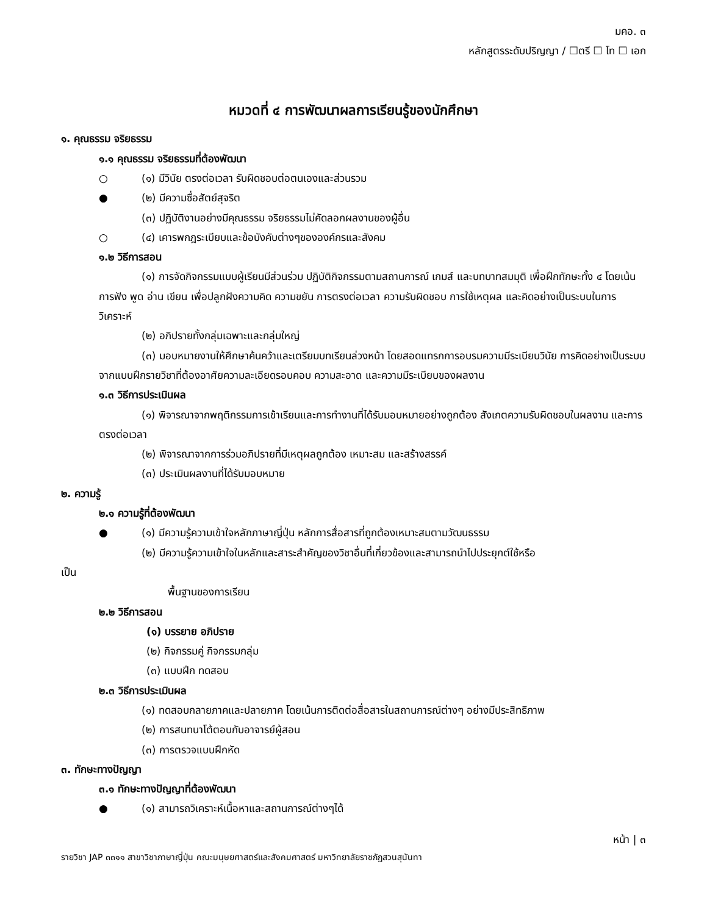มคอ. ๓
หลักสูตรระดับปริญญา / ☐ตรี ☐ โท ☐ เอก
หมวดที่ ๔ การพัฒนาผลการเรียนรู้ของนักศึกษา
๑. คุณธรรม จริยธรรม
๑.๑ คุณธรรม จริยธรรมที่ต้องพัฒนา
○ (๑) มีวินัย ตรงต่อเวลา รับผิดชอบต่อตนเองและส่วนรวม
● (๒) มีความซื่อสัตย์สุจริต
(๓) ปฏิบัติงานอย่างมีคุณธรรม จริยธรรมไม่คัดลอกผลงานของผู้อื่น
○ (๔) เคารพกฎระเบียบและข้อบังคับต่างๆขององค์กรและสังคม
๑.๒ วิธีการสอน
(๑) การจัดกิจกรรมแบบผู้เรียนมีส่วนร่วม ปฏิบัติกิจกรรมตามสถานการณ์ เกมส์ และบทบาทสมมุติ เพื่อฝึกทักษะทั้ง ๔ โดยเน้นการฟัง พูด อ่าน เขียน เพื่อปลูกฝังความคิด ความขยัน การตรงต่อเวลา ความรับผิดชอบ การใช้เหตุผล และคิดอย่างเป็นระบบในการวิเคราะห์
(๒) อภิปรายทั้งกลุ่มเฉพาะและกลุ่มใหญ่
(๓) มอบหมายงานให้ศึกษาค้นคว้าและเตรียมบทเรียนล่วงหน้า โดยสอดแทรกการอบรมความมีระเบียบวินัย การคิดอย่างเป็นระบบ จากแบบฝึกรายวิชาที่ต้องอาศัยความละเอียดรอบคอบ ความสะอาด และความมีระเบียบของผลงาน
๑.๓ วิธีการประเมินผล
(๑) พิจารณาจากพฤติกรรมการเข้าเรียนและการทำงานที่ได้รับมอบหมายอย่างถูกต้อง สังเกตความรับผิดชอบในผลงาน และการตรงต่อเวลา
(๒) พิจารณาจากการร่วมอภิปรายที่มีเหตุผลถูกต้อง เหมาะสม และสร้างสรรค์
(๓) ประเมินผลงานที่ได้รับมอบหมาย
๒. ความรู้
๒.๑ ความรู้ที่ต้องพัฒนา
● (๑) มีความรู้ความเข้าใจหลักภาษาญี่ปุ่น หลักการสื่อสารที่ถูกต้องเหมาะสมตามวัฒนธรรม
(๒) มีความรู้ความเข้าใจในหลักและสาระสำคัญของวิชาอื่นที่เกี่ยวข้องและสามารถนำไปประยุกต์ใช้หรือ
เป็น
พื้นฐานของการเรียน
๒.๒ วิธีการสอน
(๑) บรรยาย อภิปราย
(๒) กิจกรรมคู่ กิจกรรมกลุ่ม
(๓) แบบฝึก ทดสอบ
๒.๓ วิธีการประเมินผล
(๑) ทดสอบกลายภาคและปลายภาค โดยเน้นการติดต่อสื่อสารในสถานการณ์ต่างๆ อย่างมีประสิทธิภาพ
(๒) การสนทนาโต้ตอบกับอาจารย์ผู้สอน
(๓) การตรวจแบบฝึกหัด
๓. ทักษะทางปัญญา
๓.๑ ทักษะทางปัญญาที่ต้องพัฒนา
● (๑) สามารถวิเคราะห์เนื้อหาและสถานการณ์ต่างๆได้
หน้า | ๓
รายวิชา JAP ๓๓๑๑ สาขาวิชาภาษาญี่ปุ่น คณะมนุษยศาสตร์และสังคมศาสตร์ มหาวิทยาลัยราชภัฏสวนสุนันทา